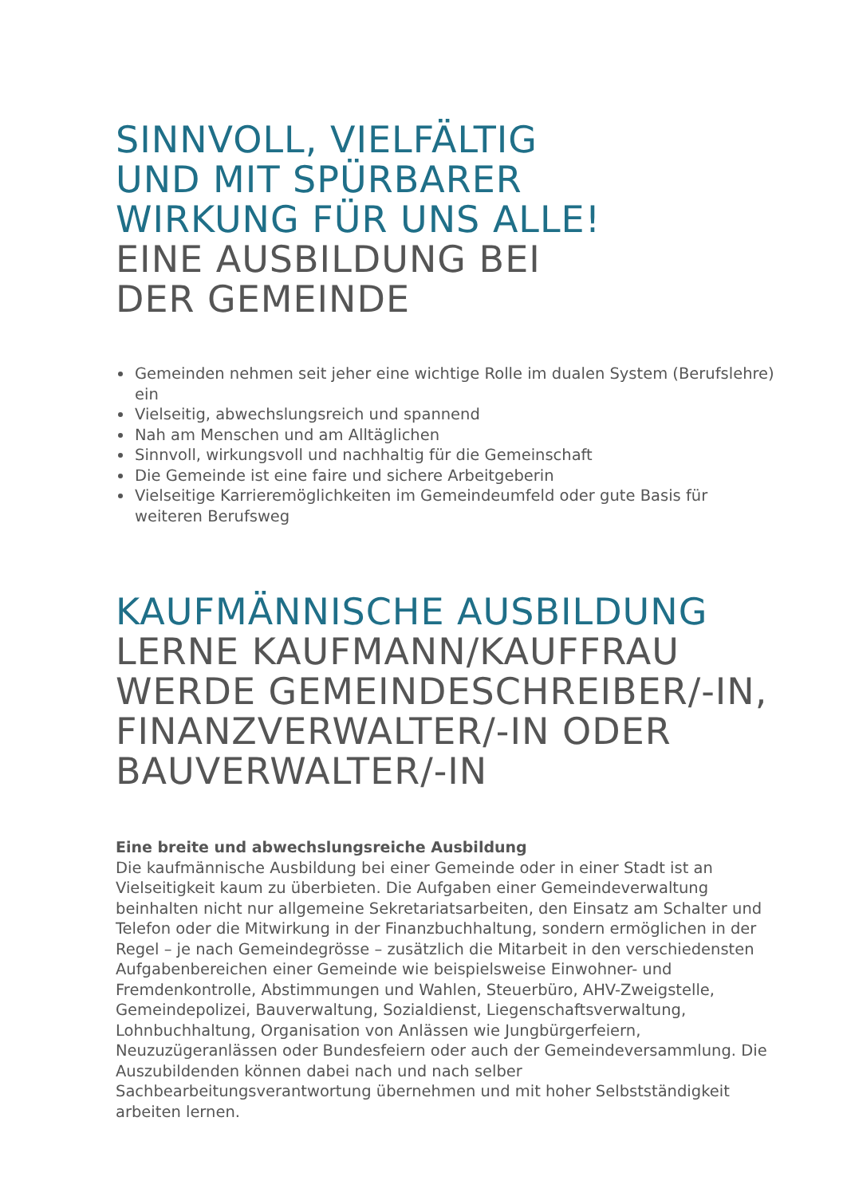SINNVOLL, VIELFÄLTIG
UND MIT SPÜRBARER
WIRKUNG FÜR UNS ALLE!
EINE AUSBILDUNG BEI
DER GEMEINDE
Gemeinden nehmen seit jeher eine wichtige Rolle im dualen System (Berufslehre) ein
Vielseitig, abwechslungsreich und spannend
Nah am Menschen und am Alltäglichen
Sinnvoll, wirkungsvoll und nachhaltig für die Gemeinschaft
Die Gemeinde ist eine faire und sichere Arbeitgeberin
Vielseitige Karrieremöglichkeiten im Gemeindeumfeld oder gute Basis für weiteren Berufsweg
KAUFMÄNNISCHE AUSBILDUNG
LERNE KAUFMANN/KAUFFRAU
WERDE GEMEINDESCHREIBER/-IN,
FINANZVERWALTER/-IN ODER
BAUVERWALTER/-IN
Eine breite und abwechslungsreiche Ausbildung
Die kaufmännische Ausbildung bei einer Gemeinde oder in einer Stadt ist an Vielseitigkeit kaum zu überbieten. Die Aufgaben einer Gemeindeverwaltung beinhalten nicht nur allgemeine Sekretariatsarbeiten, den Einsatz am Schalter und Telefon oder die Mitwirkung in der Finanzbuchhaltung, sondern ermöglichen in der Regel – je nach Gemeindegrösse – zusätzlich die Mitarbeit in den verschiedensten Aufgabenbereichen einer Gemeinde wie beispielsweise Einwohner- und Fremdenkontrolle, Abstimmungen und Wahlen, Steuerbüro, AHV-Zweigstelle, Gemeindepolizei, Bauverwaltung, Sozialdienst, Liegenschaftsverwaltung, Lohnbuchhaltung, Organisation von Anlässen wie Jungbürgerfeiern, Neuzuzügeranlässen oder Bundesfeiern oder auch der Gemeindeversammlung. Die Auszubildenden können dabei nach und nach selber Sachbearbeitungsverantwortung übernehmen und mit hoher Selbstständigkeit arbeiten lernen.